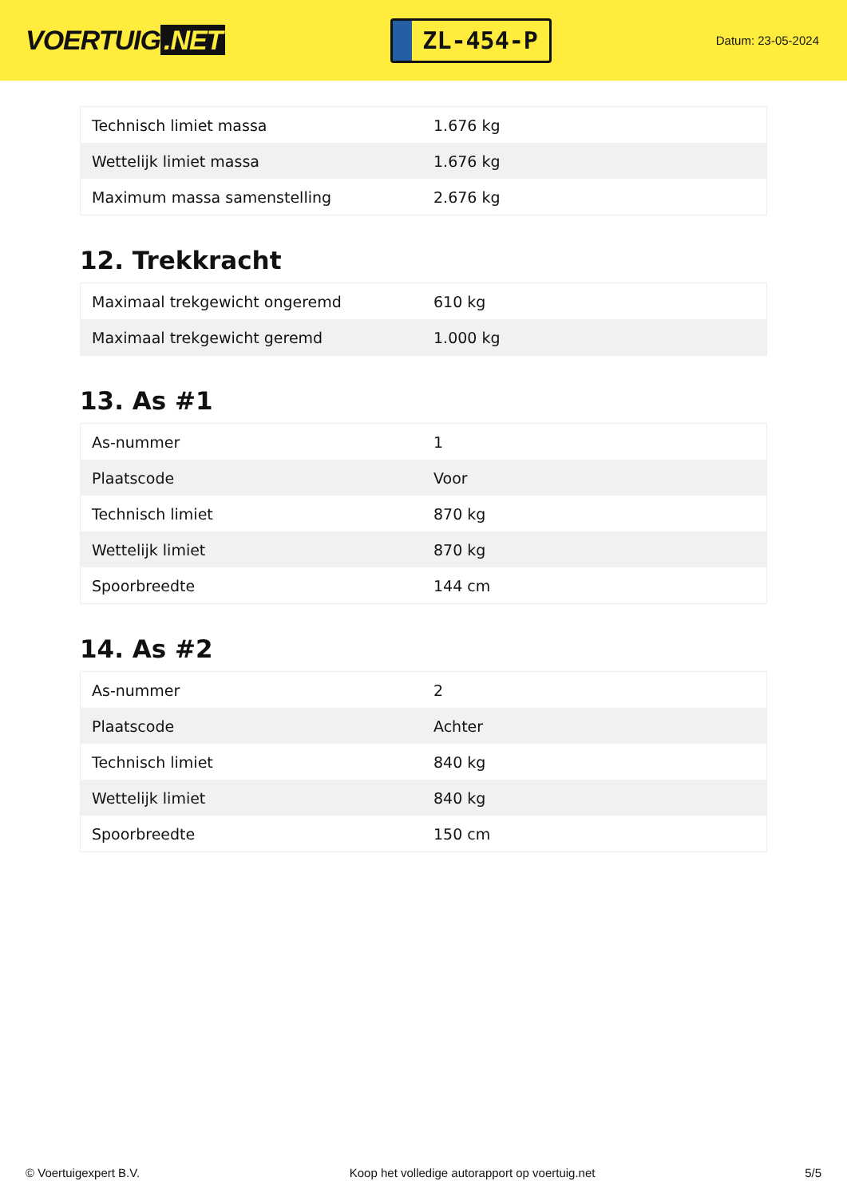VOERTUIG.NET
ZL-454-P
Datum: 23-05-2024
| Technisch limiet massa | 1.676 kg |
| Wettelijk limiet massa | 1.676 kg |
| Maximum massa samenstelling | 2.676 kg |
12. Trekkracht
| Maximaal trekgewicht ongeremd | 610 kg |
| Maximaal trekgewicht geremd | 1.000 kg |
13. As #1
| As-nummer | 1 |
| Plaatscode | Voor |
| Technisch limiet | 870 kg |
| Wettelijk limiet | 870 kg |
| Spoorbreedte | 144 cm |
14. As #2
| As-nummer | 2 |
| Plaatscode | Achter |
| Technisch limiet | 840 kg |
| Wettelijk limiet | 840 kg |
| Spoorbreedte | 150 cm |
© Voertuigexpert B.V. Koop het volledige autorapport op voertuig.net 5/5